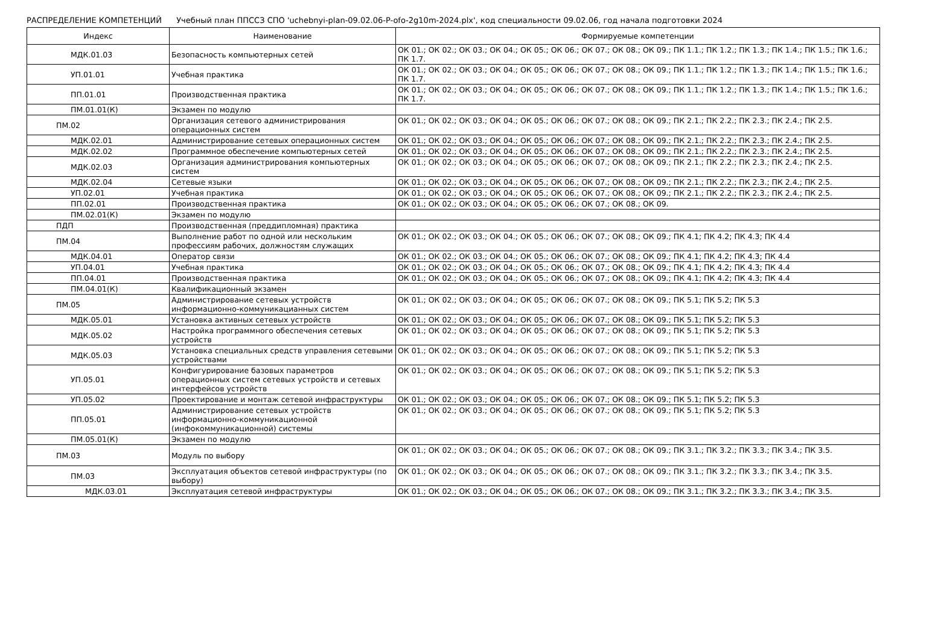РАСПРЕДЕЛЕНИЕ КОМПЕТЕНЦИЙ Учебный план ППССЗ СПО 'uchebnyi-plan-09.02.06-P-ofo-2g10m-2024.plx', код специальности 09.02.06, год начала подготовки 2024
| Индекс | Наименование | Формируемые компетенции |
| --- | --- | --- |
| МДК.01.03 | Безопасность компьютерных сетей | ОК 01.; ОК 02.; ОК 03.; ОК 04.; ОК 05.; ОК 06.; ОК 07.; ОК 08.; ОК 09.; ПК 1.1.; ПК 1.2.; ПК 1.3.; ПК 1.4.; ПК 1.5.; ПК 1.6.; ПК 1.7. |
| УП.01.01 | Учебная практика | ОК 01.; ОК 02.; ОК 03.; ОК 04.; ОК 05.; ОК 06.; ОК 07.; ОК 08.; ОК 09.; ПК 1.1.; ПК 1.2.; ПК 1.3.; ПК 1.4.; ПК 1.5.; ПК 1.6.; ПК 1.7. |
| ПП.01.01 | Производственная практика | ОК 01.; ОК 02.; ОК 03.; ОК 04.; ОК 05.; ОК 06.; ОК 07.; ОК 08.; ОК 09.; ПК 1.1.; ПК 1.2.; ПК 1.3.; ПК 1.4.; ПК 1.5.; ПК 1.6.; ПК 1.7. |
| ПМ.01.01(К) | Экзамен по модулю | |
| ПМ.02 | Организация сетевого администрирования операционных систем | ОК 01.; ОК 02.; ОК 03.; ОК 04.; ОК 05.; ОК 06.; ОК 07.; ОК 08.; ОК 09.; ПК 2.1.; ПК 2.2.; ПК 2.3.; ПК 2.4.; ПК 2.5. |
| МДК.02.01 | Администрирование сетевых операционных систем | ОК 01.; ОК 02.; ОК 03.; ОК 04.; ОК 05.; ОК 06.; ОК 07.; ОК 08.; ОК 09.; ПК 2.1.; ПК 2.2.; ПК 2.3.; ПК 2.4.; ПК 2.5. |
| МДК.02.02 | Программное обеспечение компьютерных сетей | ОК 01.; ОК 02.; ОК 03.; ОК 04.; ОК 05.; ОК 06.; ОК 07.; ОК 08.; ОК 09.; ПК 2.1.; ПК 2.2.; ПК 2.3.; ПК 2.4.; ПК 2.5. |
| МДК.02.03 | Организация администрирования компьютерных систем | ОК 01.; ОК 02.; ОК 03.; ОК 04.; ОК 05.; ОК 06.; ОК 07.; ОК 08.; ОК 09.; ПК 2.1.; ПК 2.2.; ПК 2.3.; ПК 2.4.; ПК 2.5. |
| МДК.02.04 | Сетевые языки | ОК 01.; ОК 02.; ОК 03.; ОК 04.; ОК 05.; ОК 06.; ОК 07.; ОК 08.; ОК 09.; ПК 2.1.; ПК 2.2.; ПК 2.3.; ПК 2.4.; ПК 2.5. |
| УП.02.01 | Учебная практика | ОК 01.; ОК 02.; ОК 03.; ОК 04.; ОК 05.; ОК 06.; ОК 07.; ОК 08.; ОК 09.; ПК 2.1.; ПК 2.2.; ПК 2.3.; ПК 2.4.; ПК 2.5. |
| ПП.02.01 | Производственная практика | ОК 01.; ОК 02.; ОК 03.; ОК 04.; ОК 05.; ОК 06.; ОК 07.; ОК 08.; ОК 09. |
| ПМ.02.01(К) | Экзамен по модулю | |
| ПДП | Производственная (преддипломная) практика | |
| ПМ.04 | Выполнение работ по одной или нескольким профессиям рабочих, должностям служащих | ОК 01.; ОК 02.; ОК 03.; ОК 04.; ОК 05.; ОК 06.; ОК 07.; ОК 08.; ОК 09.; ПК 4.1; ПК 4.2; ПК 4.3; ПК 4.4 |
| МДК.04.01 | Оператор связи | ОК 01.; ОК 02.; ОК 03.; ОК 04.; ОК 05.; ОК 06.; ОК 07.; ОК 08.; ОК 09.; ПК 4.1; ПК 4.2; ПК 4.3; ПК 4.4 |
| УП.04.01 | Учебная практика | ОК 01.; ОК 02.; ОК 03.; ОК 04.; ОК 05.; ОК 06.; ОК 07.; ОК 08.; ОК 09.; ПК 4.1; ПК 4.2; ПК 4.3; ПК 4.4 |
| ПП.04.01 | Производственная практика | ОК 01.; ОК 02.; ОК 03.; ОК 04.; ОК 05.; ОК 06.; ОК 07.; ОК 08.; ОК 09.; ПК 4.1; ПК 4.2; ПК 4.3; ПК 4.4 |
| ПМ.04.01(К) | Квалификационный экзамен | |
| ПМ.05 | Администрирование сетевых устройств информационно-коммуникацианных систем | ОК 01.; ОК 02.; ОК 03.; ОК 04.; ОК 05.; ОК 06.; ОК 07.; ОК 08.; ОК 09.; ПК 5.1; ПК 5.2; ПК 5.3 |
| МДК.05.01 | Установка активных сетевых устройств | ОК 01.; ОК 02.; ОК 03.; ОК 04.; ОК 05.; ОК 06.; ОК 07.; ОК 08.; ОК 09.; ПК 5.1; ПК 5.2; ПК 5.3 |
| МДК.05.02 | Настройка программного обеспечения сетевых устройств | ОК 01.; ОК 02.; ОК 03.; ОК 04.; ОК 05.; ОК 06.; ОК 07.; ОК 08.; ОК 09.; ПК 5.1; ПК 5.2; ПК 5.3 |
| МДК.05.03 | Установка специальных средств управления сетевыми устройствами | ОК 01.; ОК 02.; ОК 03.; ОК 04.; ОК 05.; ОК 06.; ОК 07.; ОК 08.; ОК 09.; ПК 5.1; ПК 5.2; ПК 5.3 |
| УП.05.01 | Конфигурирование базовых параметров операционных систем сетевых устройств и сетевых интерфейсов устройств | ОК 01.; ОК 02.; ОК 03.; ОК 04.; ОК 05.; ОК 06.; ОК 07.; ОК 08.; ОК 09.; ПК 5.1; ПК 5.2; ПК 5.3 |
| УП.05.02 | Проектирование и монтаж сетевой инфраструктуры | ОК 01.; ОК 02.; ОК 03.; ОК 04.; ОК 05.; ОК 06.; ОК 07.; ОК 08.; ОК 09.; ПК 5.1; ПК 5.2; ПК 5.3 |
| ПП.05.01 | Администрирование сетевых устройств информационно-коммуникационной (инфокоммуникационной) системы | ОК 01.; ОК 02.; ОК 03.; ОК 04.; ОК 05.; ОК 06.; ОК 07.; ОК 08.; ОК 09.; ПК 5.1; ПК 5.2; ПК 5.3 |
| ПМ.05.01(К) | Экзамен по модулю | |
| ПМ.03 | Модуль по выбору | ОК 01.; ОК 02.; ОК 03.; ОК 04.; ОК 05.; ОК 06.; ОК 07.; ОК 08.; ОК 09.; ПК 3.1.; ПК 3.2.; ПК 3.3.; ПК 3.4.; ПК 3.5. |
| ПМ.03 | Эксплуатация объектов сетевой инфраструктуры (по выбору) | ОК 01.; ОК 02.; ОК 03.; ОК 04.; ОК 05.; ОК 06.; ОК 07.; ОК 08.; ОК 09.; ПК 3.1.; ПК 3.2.; ПК 3.3.; ПК 3.4.; ПК 3.5. |
| МДК.03.01 | Эксплуатация сетевой инфраструктуры | ОК 01.; ОК 02.; ОК 03.; ОК 04.; ОК 05.; ОК 06.; ОК 07.; ОК 08.; ОК 09.; ПК 3.1.; ПК 3.2.; ПК 3.3.; ПК 3.4.; ПК 3.5. |